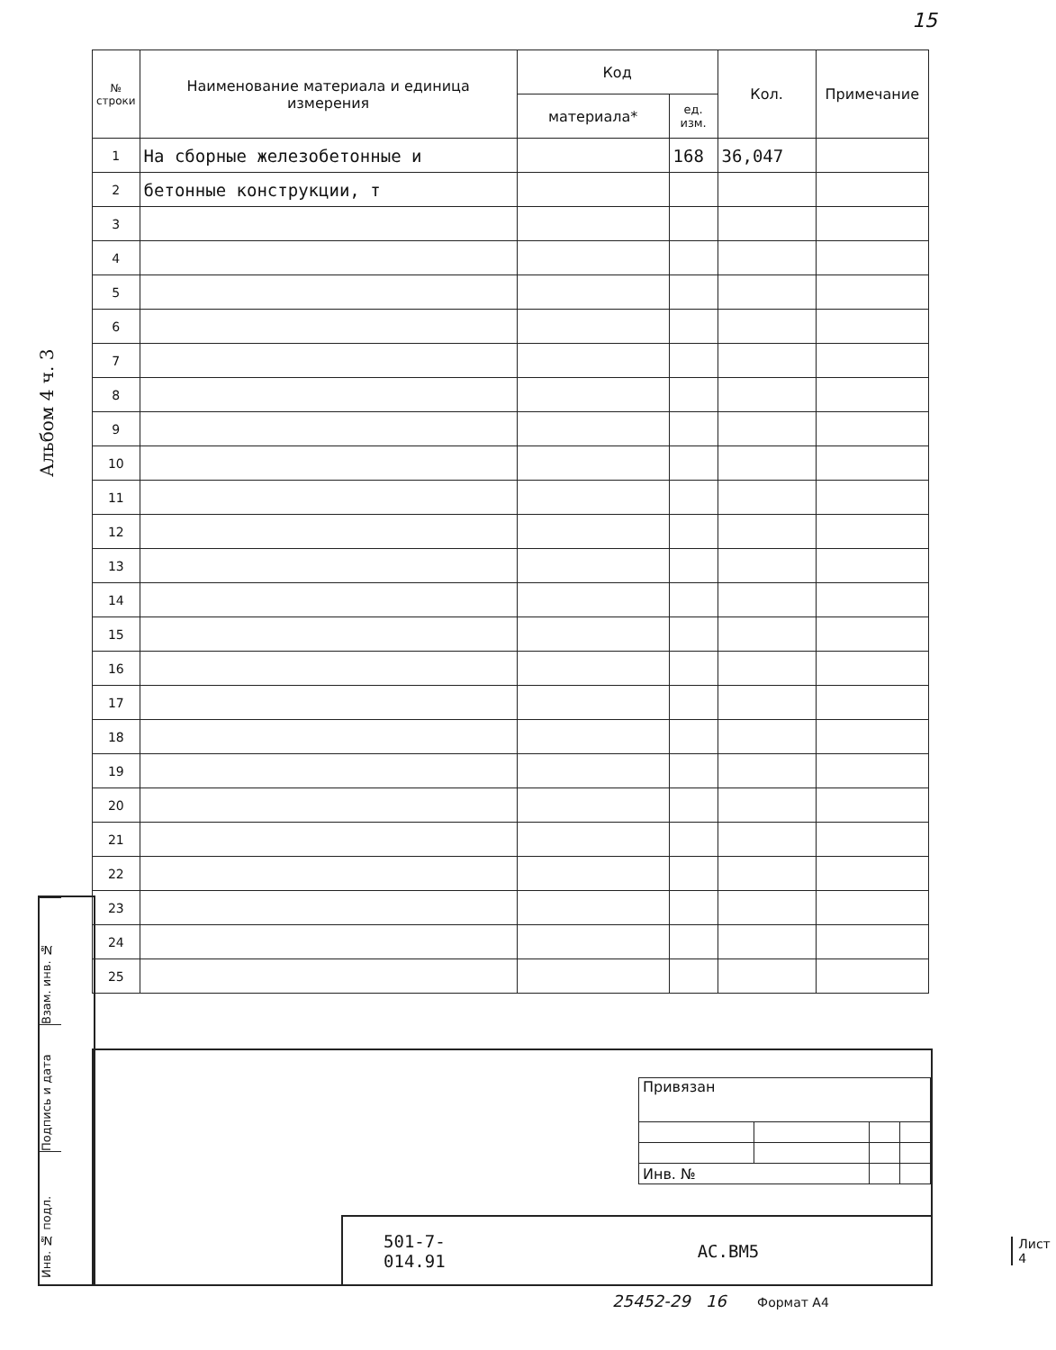15
Альбом 4 ч. 3
Взам. инв. №
Подпись и дата
Инв. № подл.
| № строки | Наименование материала и единица измерения | Код | | Кол. | Примечание |
| --- | --- | --- | --- | --- | --- |
| | | материала* | ед. изм. | | |
| 1 | На сборные железобетонные и | | 168 | 36,047 | |
| 2 | бетонные конструкции, т | | | | |
| 3 | | | | | |
| 4 | | | | | |
| 5 | | | | | |
| 6 | | | | | |
| 7 | | | | | |
| 8 | | | | | |
| 9 | | | | | |
| 10 | | | | | |
| 11 | | | | | |
| 12 | | | | | |
| 13 | | | | | |
| 14 | | | | | |
| 15 | | | | | |
| 16 | | | | | |
| 17 | | | | | |
| 18 | | | | | |
| 19 | | | | | |
| 20 | | | | | |
| 21 | | | | | |
| 22 | | | | | |
| 23 | | | | | |
| 24 | | | | | |
| 25 | | | | | |
| Привязан | | | |
| Инв. № | | | |
501-7-014.91 АС.ВМ5 Лист
4
25452-29 16 Формат А4